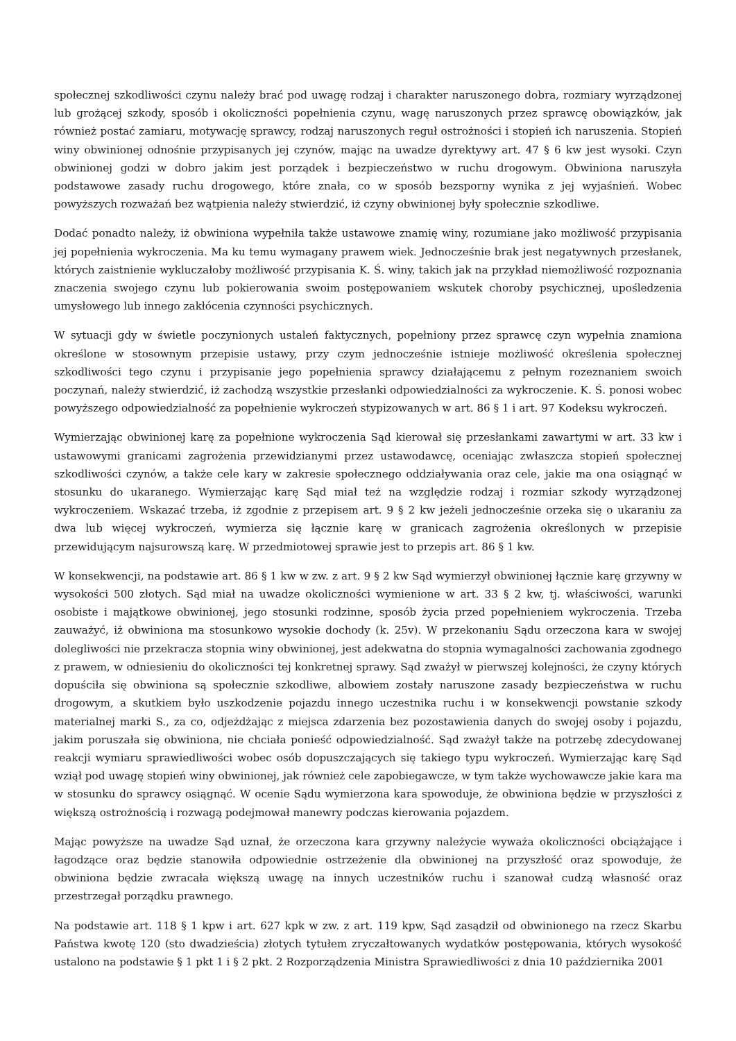społecznej szkodliwości czynu należy brać pod uwagę rodzaj i charakter naruszonego dobra, rozmiary wyrządzonej lub grożącej szkody, sposób i okoliczności popełnienia czynu, wagę naruszonych przez sprawcę obowiązków, jak również postać zamiaru, motywację sprawcy, rodzaj naruszonych reguł ostrożności i stopień ich naruszenia. Stopień winy obwinionej odnośnie przypisanych jej czynów, mając na uwadze dyrektywy art. 47 § 6 kw jest wysoki. Czyn obwinionej godzi w dobro jakim jest porządek i bezpieczeństwo w ruchu drogowym. Obwiniona naruszyła podstawowe zasady ruchu drogowego, które znała, co w sposób bezsporny wynika z jej wyjaśnień. Wobec powyższych rozważań bez wątpienia należy stwierdzić, iż czyny obwinionej były społecznie szkodliwe.
Dodać ponadto należy, iż obwiniona wypełniła także ustawowe znamię winy, rozumiane jako możliwość przypisania jej popełnienia wykroczenia. Ma ku temu wymagany prawem wiek. Jednocześnie brak jest negatywnych przesłanek, których zaistnienie wykluczałoby możliwość przypisania K. Ś. winy, takich jak na przykład niemożliwość rozpoznania znaczenia swojego czynu lub pokierowania swoim postępowaniem wskutek choroby psychicznej, upośledzenia umysłowego lub innego zakłócenia czynności psychicznych.
W sytuacji gdy w świetle poczynionych ustaleń faktycznych, popełniony przez sprawcę czyn wypełnia znamiona określone w stosownym przepisie ustawy, przy czym jednocześnie istnieje możliwość określenia społecznej szkodliwości tego czynu i przypisanie jego popełnienia sprawcy działającemu z pełnym rozeznaniem swoich poczynań, należy stwierdzić, iż zachodzą wszystkie przesłanki odpowiedzialności za wykroczenie. K. Ś. ponosi wobec powyższego odpowiedzialność za popełnienie wykroczeń stypizowanych w art. 86 § 1 i art. 97 Kodeksu wykroczeń.
Wymierzając obwinionej karę za popełnione wykroczenia Sąd kierował się przesłankami zawartymi w art. 33 kw i ustawowymi granicami zagrożenia przewidzianymi przez ustawodawcę, oceniając zwłaszcza stopień społecznej szkodliwości czynów, a także cele kary w zakresie społecznego oddziaływania oraz cele, jakie ma ona osiągnąć w stosunku do ukaranego. Wymierzając karę Sąd miał też na względzie rodzaj i rozmiar szkody wyrządzonej wykroczeniem. Wskazać trzeba, iż zgodnie z przepisem art. 9 § 2 kw jeżeli jednocześnie orzeka się o ukaraniu za dwa lub więcej wykroczeń, wymierza się łącznie karę w granicach zagrożenia określonych w przepisie przewidującym najsurowszą karę. W przedmiotowej sprawie jest to przepis art. 86 § 1 kw.
W konsekwencji, na podstawie art. 86 § 1 kw w zw. z art. 9 § 2 kw Sąd wymierzył obwinionej łącznie karę grzywny w wysokości 500 złotych. Sąd miał na uwadze okoliczności wymienione w art. 33 § 2 kw, tj. właściwości, warunki osobiste i majątkowe obwinionej, jego stosunki rodzinne, sposób życia przed popełnieniem wykroczenia. Trzeba zauważyć, iż obwiniona ma stosunkowo wysokie dochody (k. 25v). W przekonaniu Sądu orzeczona kara w swojej dolegliwości nie przekracza stopnia winy obwinionej, jest adekwatna do stopnia wymagalności zachowania zgodnego z prawem, w odniesieniu do okoliczności tej konkretnej sprawy. Sąd zważył w pierwszej kolejności, że czyny których dopuściła się obwiniona są społecznie szkodliwe, albowiem zostały naruszone zasady bezpieczeństwa w ruchu drogowym, a skutkiem było uszkodzenie pojazdu innego uczestnika ruchu i w konsekwencji powstanie szkody materialnej marki S., za co, odjeżdżając z miejsca zdarzenia bez pozostawienia danych do swojej osoby i pojazdu, jakim poruszała się obwiniona, nie chciała ponieść odpowiedzialność. Sąd zważył także na potrzebę zdecydowanej reakcji wymiaru sprawiedliwości wobec osób dopuszczających się takiego typu wykroczeń. Wymierzając karę Sąd wziął pod uwagę stopień winy obwinionej, jak również cele zapobiegawcze, w tym także wychowawcze jakie kara ma w stosunku do sprawcy osiągnąć. W ocenie Sądu wymierzona kara spowoduje, że obwiniona będzie w przyszłości z większą ostrożnością i rozwagą podejmował manewry podczas kierowania pojazdem.
Mając powyższe na uwadze Sąd uznał, że orzeczona kara grzywny należycie wyważa okoliczności obciążające i łagodzące oraz będzie stanowiła odpowiednie ostrzeżenie dla obwinionej na przyszłość oraz spowoduje, że obwiniona będzie zwracała większą uwagę na innych uczestników ruchu i szanował cudzą własność oraz przestrzegał porządku prawnego.
Na podstawie art. 118 § 1 kpw i art. 627 kpk w zw. z art. 119 kpw, Sąd zasądził od obwinionego na rzecz Skarbu Państwa kwotę 120 (sto dwadzieścia) złotych tytułem zryczałtowanych wydatków postępowania, których wysokość ustalono na podstawie § 1 pkt 1 i § 2 pkt. 2 Rozporządzenia Ministra Sprawiedliwości z dnia 10 października 2001